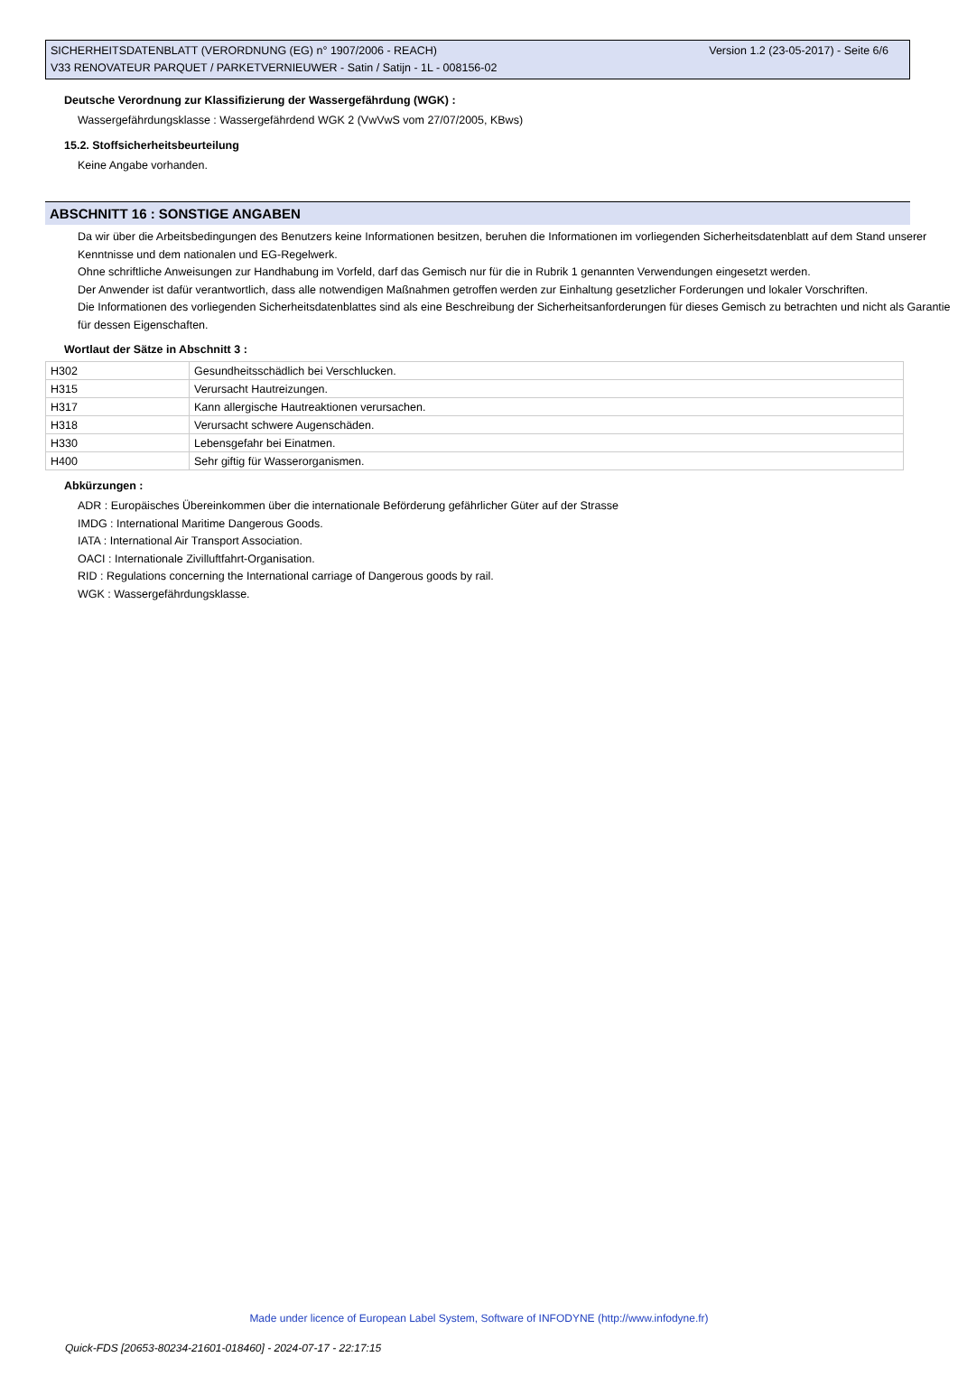Version 1.2 (23-05-2017) - Seite 6/6 SICHERHEITSDATENBLATT (VERORDNUNG (EG) n° 1907/2006 - REACH)
V33 RENOVATEUR PARQUET / PARKETVERNIEUWER - Satin / Satijn - 1L - 008156-02
Deutsche Verordnung zur Klassifizierung der Wassergefährdung (WGK) :
Wassergefährdungsklasse : Wassergefährdend WGK 2 (VwVwS vom 27/07/2005, KBws)
15.2. Stoffsicherheitsbeurteilung
Keine Angabe vorhanden.
ABSCHNITT 16 : SONSTIGE ANGABEN
Da wir über die Arbeitsbedingungen des Benutzers keine Informationen besitzen, beruhen die Informationen im vorliegenden Sicherheitsdatenblatt auf dem Stand unserer Kenntnisse und dem nationalen und EG-Regelwerk.
Ohne schriftliche Anweisungen zur Handhabung im Vorfeld, darf das Gemisch nur für die in Rubrik 1 genannten Verwendungen eingesetzt werden.
Der Anwender ist dafür verantwortlich, dass alle notwendigen Maßnahmen getroffen werden zur Einhaltung gesetzlicher Forderungen und lokaler Vorschriften.
Die Informationen des vorliegenden Sicherheitsdatenblattes sind als eine Beschreibung der Sicherheitsanforderungen für dieses Gemisch zu betrachten und nicht als Garantie für dessen Eigenschaften.
Wortlaut der Sätze in Abschnitt 3 :
| H302 | Gesundheitsschädlich bei Verschlucken. |
| H315 | Verursacht Hautreizungen. |
| H317 | Kann allergische Hautreaktionen verursachen. |
| H318 | Verursacht schwere Augenschäden. |
| H330 | Lebensgefahr bei Einatmen. |
| H400 | Sehr giftig für Wasserorganismen. |
Abkürzungen :
ADR : Europäisches Übereinkommen über die internationale Beförderung gefährlicher Güter auf der Strasse
IMDG : International Maritime Dangerous Goods.
IATA : International Air Transport Association.
OACI : Internationale Zivilluftfahrt-Organisation.
RID : Regulations concerning the International carriage of Dangerous goods by rail.
WGK : Wassergefährdungsklasse.
Made under licence of European Label System, Software of INFODYNE (http://www.infodyne.fr)
Quick-FDS [20653-80234-21601-018460] - 2024-07-17 - 22:17:15